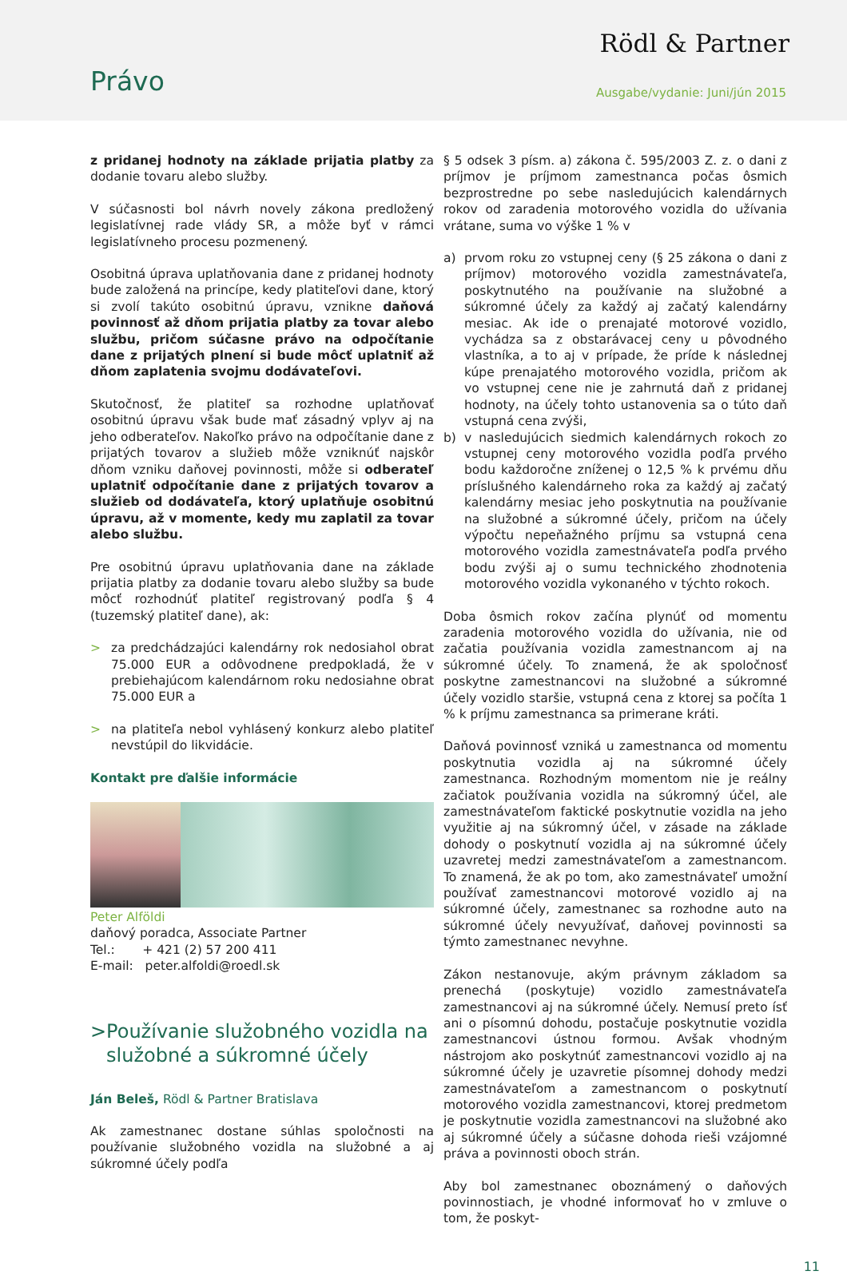Rödl & Partner
Právo Ausgabe/vydanie: Juni/jún 2015
z pridanej hodnoty na základe prijatia platby za dodanie tovaru alebo služby.
V súčasnosti bol návrh novely zákona predložený legislatívnej rade vlády SR, a môže byť v rámci legislatívneho procesu pozmenený.
Osobitná úprava uplatňovania dane z pridanej hodnoty bude založená na princípe, kedy platiteľovi dane, ktorý si zvolí takúto osobitnú úpravu, vznikne daňová povinnosť až dňom prijatia platby za tovar alebo službu, pričom súčasne právo na odpočítanie dane z prijatých plnení si bude môcť uplatniť až dňom zaplatenia svojmu dodávateľovi.
Skutočnosť, že platiteľ sa rozhodne uplatňovať osobitnú úpravu však bude mať zásadný vplyv aj na jeho odberateľov. Nakoľko právo na odpočítanie dane z prijatých tovarov a služieb môže vzniknúť najskôr dňom vzniku daňovej povinnosti, môže si odberateľ uplatniť odpočítanie dane z prijatých tovarov a služieb od dodávateľa, ktorý uplatňuje osobitnú úpravu, až v momente, kedy mu zaplatil za tovar alebo službu.
Pre osobitnú úpravu uplatňovania dane na základe prijatia platby za dodanie tovaru alebo služby sa bude môcť rozhodnúť platiteľ registrovaný podľa § 4 (tuzemský platiteľ dane), ak:
> za predchádzajúci kalendárny rok nedosiahol obrat 75.000 EUR a odôvodnene predpokladá, že v prebiehajúcom kalendárnom roku nedosiahne obrat 75.000 EUR a
> na platiteľa nebol vyhlásený konkurz alebo platiteľ nevstúpil do likvidácie.
Kontakt pre ďalšie informácie
Peter Alföldi
daňový poradca, Associate Partner
Tel.: + 421 (2) 57 200 411
E-mail: peter.alfoldi@roedl.sk
> Používanie služobného vozidla na služobné a súkromné účely
Ján Beleš, Rödl & Partner Bratislava
Ak zamestnanec dostane súhlas spoločnosti na používanie služobného vozidla na služobné a aj súkromné účely podľa
§ 5 odsek 3 písm. a) zákona č. 595/2003 Z. z. o dani z príjmov je príjmom zamestnanca počas ôsmich bezprostredne po sebe nasledujúcich kalendárnych rokov od zaradenia motorového vozidla do užívania vrátane, suma vo výške 1 % v
a) prvom roku zo vstupnej ceny (§ 25 zákona o dani z príjmov) motorového vozidla zamestnávateľa, poskytnutého na používanie na služobné a súkromné účely za každý aj začatý kalendárny mesiac. Ak ide o prenajaté motorové vozidlo, vychádza sa z obstarávacej ceny u pôvodného vlastníka, a to aj v prípade, že príde k následnej kúpe prenajatého motorového vozidla, pričom ak vo vstupnej cene nie je zahrnutá daň z pridanej hodnoty, na účely tohto ustanovenia sa o túto daň vstupná cena zvýši,
b) v nasledujúcich siedmich kalendárnych rokoch zo vstupnej ceny motorového vozidla podľa prvého bodu každoročne zníženej o 12,5 % k prvému dňu príslušného kalendárneho roka za každý aj začatý kalendárny mesiac jeho poskytnutia na používanie na služobné a súkromné účely, pričom na účely výpočtu nepeňažného príjmu sa vstupná cena motorového vozidla zamestnávateľa podľa prvého bodu zvýši aj o sumu technického zhodnotenia motorového vozidla vykonaného v týchto rokoch.
Doba ôsmich rokov začína plynúť od momentu zaradenia motorového vozidla do užívania, nie od začatia používania vozidla zamestnancom aj na súkromné účely. To znamená, že ak spoločnosť poskytne zamestnancovi na služobné a súkromné účely vozidlo staršie, vstupná cena z ktorej sa počíta 1 % k príjmu zamestnanca sa primerane kráti.
Daňová povinnosť vzniká u zamestnanca od momentu poskytnutia vozidla aj na súkromné účely zamestnanca. Rozhodným momentom nie je reálny začiatok používania vozidla na súkromný účel, ale zamestnávateľom faktické poskytnutie vozidla na jeho využitie aj na súkromný účel, v zásade na základe dohody o poskytnutí vozidla aj na súkromné účely uzavretej medzi zamestnávateľom a zamestnancom. To znamená, že ak po tom, ako zamestnávateľ umožní používať zamestnancovi motorové vozidlo aj na súkromné účely, zamestnanec sa rozhodne auto na súkromné účely nevyužívať, daňovej povinnosti sa týmto zamestnanec nevyhne.
Zákon nestanovuje, akým právnym základom sa prenechá (poskytuje) vozidlo zamestnávateľa zamestnancovi aj na súkromné účely. Nemusí preto ísť ani o písomnú dohodu, postačuje poskytnutie vozidla zamestnancovi ústnou formou. Avšak vhodným nástrojom ako poskytnúť zamestnancovi vozidlo aj na súkromné účely je uzavretie písomnej dohody medzi zamestnávateľom a zamestnancom o poskytnutí motorového vozidla zamestnancovi, ktorej predmetom je poskytnutie vozidla zamestnancovi na služobné ako aj súkromné účely a súčasne dohoda rieši vzájomné práva a povinnosti oboch strán.
Aby bol zamestnanec oboznámený o daňových povinnostiach, je vhodné informovať ho v zmluve o tom, že poskyt-
11